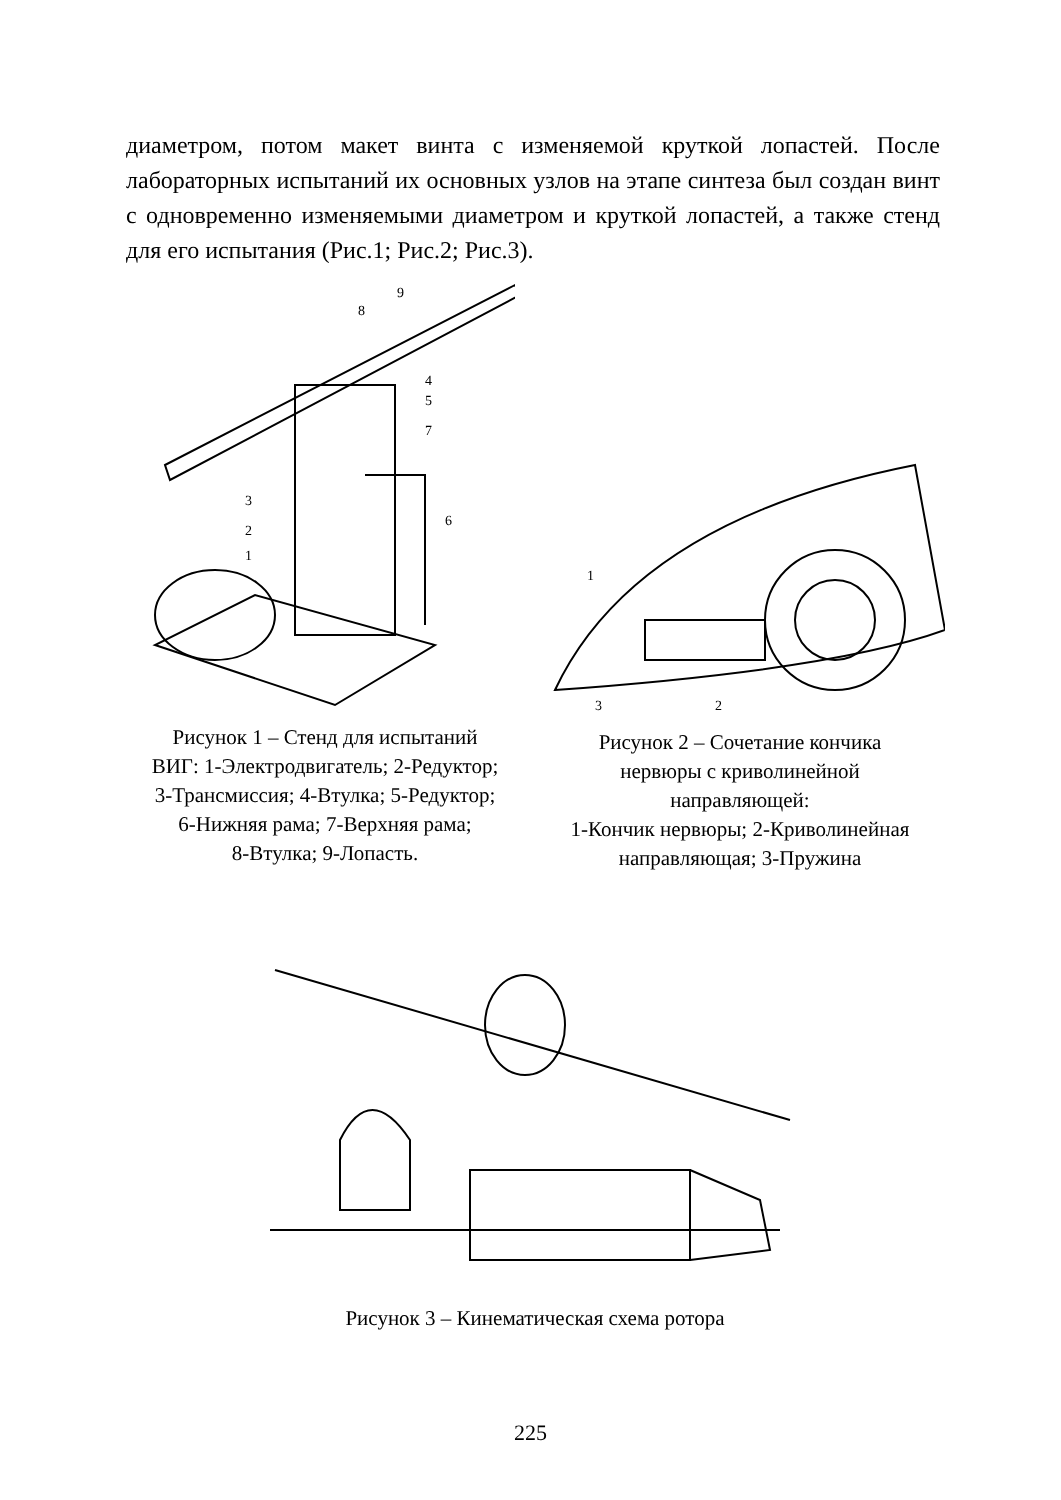диаметром, потом макет винта с изменяемой круткой лопастей. После лабораторных испытаний их основных узлов на этапе синтеза был создан винт с одновременно изменяемыми диаметром и круткой лопастей, а также стенд для его испытания (Рис.1; Рис.2; Рис.3).
9
8
4
5
7
3
2
1
6
Рисунок 1 – Стенд для испытаний
ВИГ: 1-Электродвигатель; 2-Редуктор;
3-Трансмиссия; 4-Втулка; 5-Редуктор;
6-Нижняя рама; 7-Верхняя рама;
8-Втулка; 9-Лопасть.
1
3
2
Рисунок 2 – Сочетание кончика
нервюры с криволинейной
направляющей:
1-Кончик нервюры; 2-Криволинейная
направляющая; 3-Пружина
Рисунок 3 – Кинематическая схема ротора
225